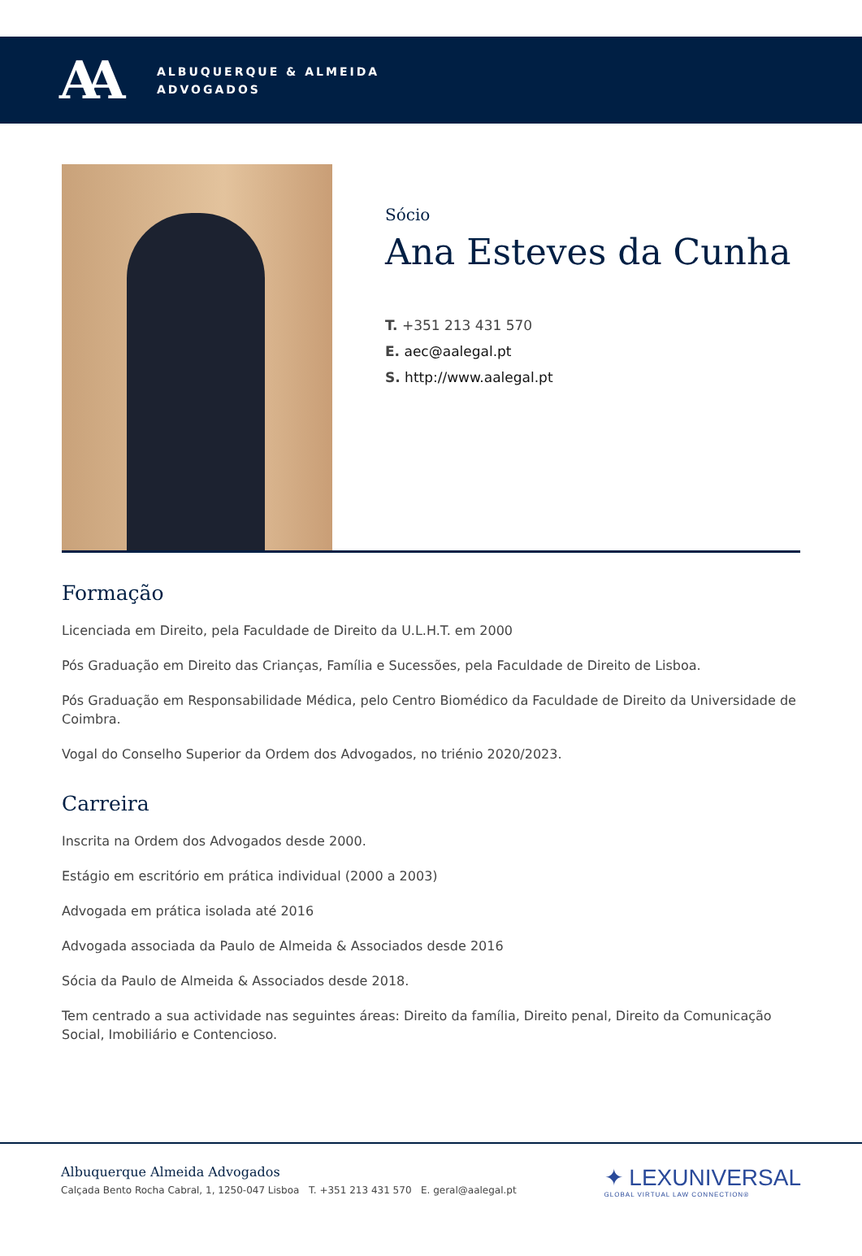AA
ALBUQUERQUE & ALMEIDA
ADVOGADOS
Sócio
Ana Esteves da Cunha
T. +351 213 431 570
E. aec@aalegal.pt
S. http://www.aalegal.pt
Formação
Licenciada em Direito, pela Faculdade de Direito da U.L.H.T. em 2000
Pós Graduação em Direito das Crianças, Família e Sucessões, pela Faculdade de Direito de Lisboa.
Pós Graduação em Responsabilidade Médica, pelo Centro Biomédico da Faculdade de Direito da Universidade de Coimbra.
Vogal do Conselho Superior da Ordem dos Advogados, no triénio 2020/2023.
Carreira
Inscrita na Ordem dos Advogados desde 2000.
Estágio em escritório em prática individual (2000 a 2003)
Advogada em prática isolada até 2016
Advogada associada da Paulo de Almeida & Associados desde 2016
Sócia da Paulo de Almeida & Associados desde 2018.
Tem centrado a sua actividade nas seguintes áreas: Direito da família, Direito penal, Direito da Comunicação Social, Imobiliário e Contencioso.
Albuquerque Almeida Advogados
Calçada Bento Rocha Cabral, 1, 1250-047 Lisboa T. +351 213 431 570 E. geral@aalegal.pt
✦ LEXUNIVERSAL
GLOBAL VIRTUAL LAW CONNECTION®